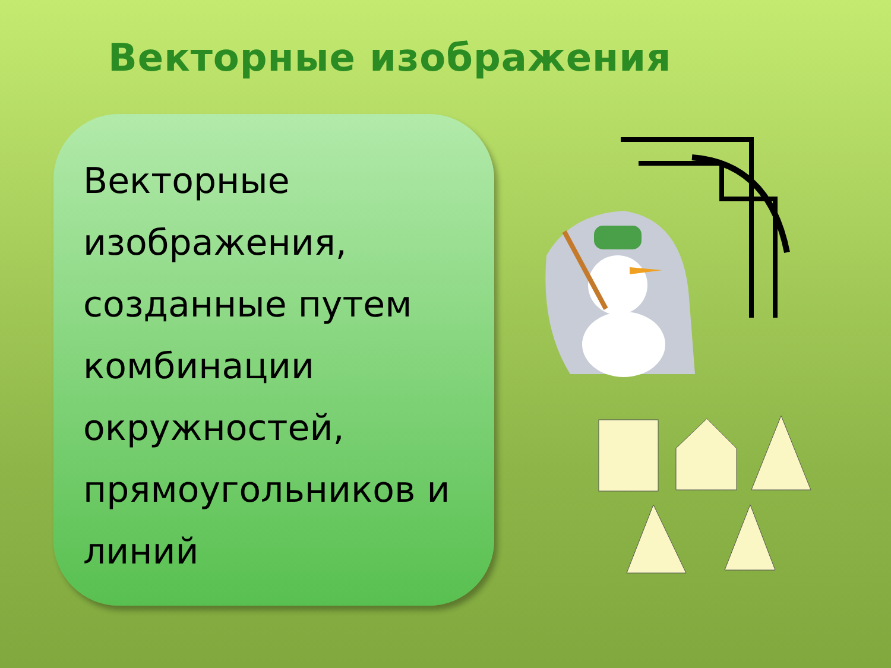Векторные изображения
Векторные изображения, созданные путем комбинации окружностей, прямоугольников и линий